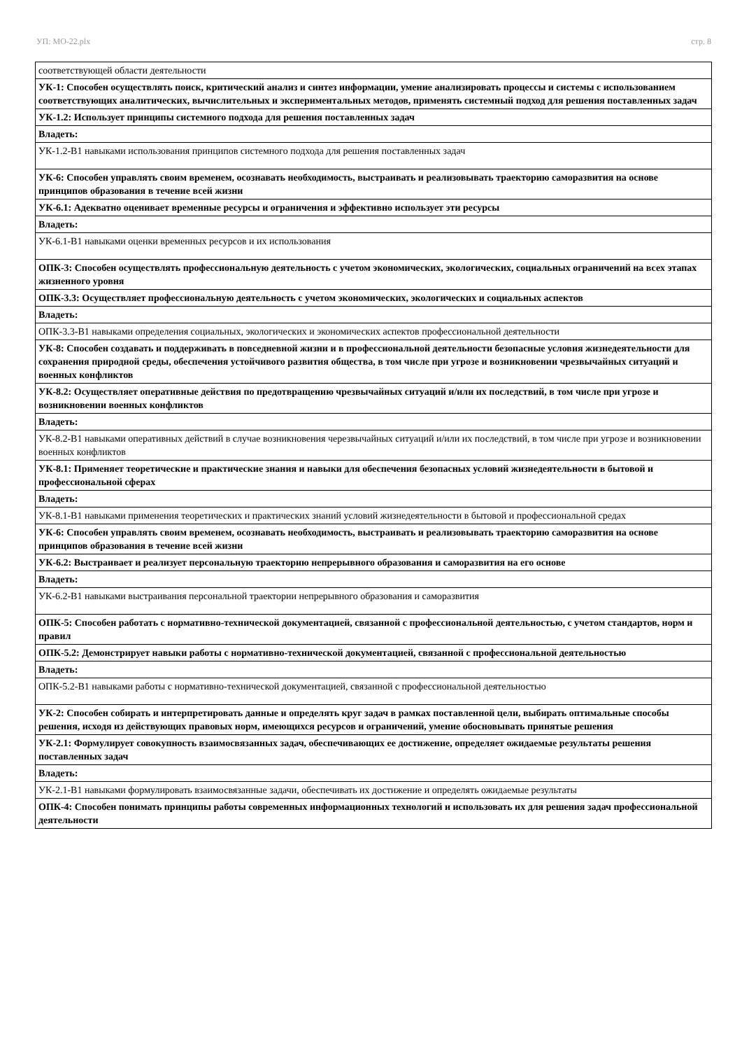УП: МО-22.plx стр. 8
| соответствующей области деятельности |
| УК-1: Способен осуществлять поиск, критический анализ и синтез информации, умение анализировать процессы и системы с использованием соответствующих аналитических, вычислительных и экспериментальных методов, применять системный подход для решения поставленных задач |
| УК-1.2: Использует принципы системного подхода для решения поставленных задач |
| Владеть: |
| УК-1.2-В1 навыками использования принципов системного подхода для решения поставленных задач |
| УК-6: Способен управлять своим временем, осознавать необходимость, выстраивать и реализовывать траекторию саморазвития на основе принципов образования в течение всей жизни |
| УК-6.1: Адекватно оценивает временные ресурсы и ограничения и эффективно использует эти ресурсы |
| Владеть: |
| УК-6.1-В1 навыками оценки временных ресурсов и их использования |
| ОПК-3: Способен осуществлять профессиональную деятельность с учетом экономических, экологических, социальных ограничений на всех этапах жизненного уровня |
| ОПК-3.3: Осуществляет профессиональную деятельность с учетом экономических, экологических и социальных аспектов |
| Владеть: |
| ОПК-3.3-В1 навыками определения социальных, экологических и экономических аспектов профессиональной деятельности |
| УК-8: Способен создавать и поддерживать в повседневной жизни и в профессиональной деятельности безопасные условия жизнедеятельности для сохранения природной среды, обеспечения устойчивого развития общества, в том числе при угрозе и возникновении чрезвычайных ситуаций и военных конфликтов |
| УК-8.2: Осуществляет оперативные действия по предотвращению чрезвычайных ситуаций и/или их последствий, в том числе при угрозе и возникновении военных конфликтов |
| Владеть: |
| УК-8.2-В1 навыками оперативных действий в случае возникновения черезвычайных ситуаций и/или их последствий, в том числе при угрозе и возникновении военных конфликтов |
| УК-8.1: Применяет теоретические и практические знания и навыки для обеспечения безопасных условий жизнедеятельности в бытовой и профессиональной сферах |
| Владеть: |
| УК-8.1-В1 навыками применения теоретических и практических знаний условий жизнедеятельности в бытовой и профессиональной средах |
| УК-6: Способен управлять своим временем, осознавать необходимость, выстраивать и реализовывать траекторию саморазвития на основе принципов образования в течение всей жизни |
| УК-6.2: Выстраивает и реализует персональную траекторию непрерывного образования и саморазвития на его основе |
| Владеть: |
| УК-6.2-В1 навыками выстраивания персональной траектории непрерывного образования и саморазвития |
| ОПК-5: Способен работать с нормативно-технической документацией, связанной с профессиональной деятельностью, с учетом стандартов, норм и правил |
| ОПК-5.2: Демонстрирует навыки работы с нормативно-технической документацией, связанной с профессиональной деятельностью |
| Владеть: |
| ОПК-5.2-В1 навыками работы с нормативно-технической документацией, связанной с профессиональной деятельностью |
| УК-2: Способен собирать и интерпретировать данные и определять круг задач в рамках поставленной цели, выбирать оптимальные способы решения, исходя из действующих правовых норм, имеющихся ресурсов и ограничений, умение обосновывать принятые решения |
| УК-2.1: Формулирует совокупность взаимосвязанных задач, обеспечивающих ее достижение, определяет ожидаемые результаты решения поставленных задач |
| Владеть: |
| УК-2.1-В1 навыками формулировать взаимосвязанные задачи, обеспечивать их достижение и определять ожидаемые результаты |
| ОПК-4: Способен понимать принципы работы современных информационных технологий и использовать их для решения задач профессиональной деятельности |